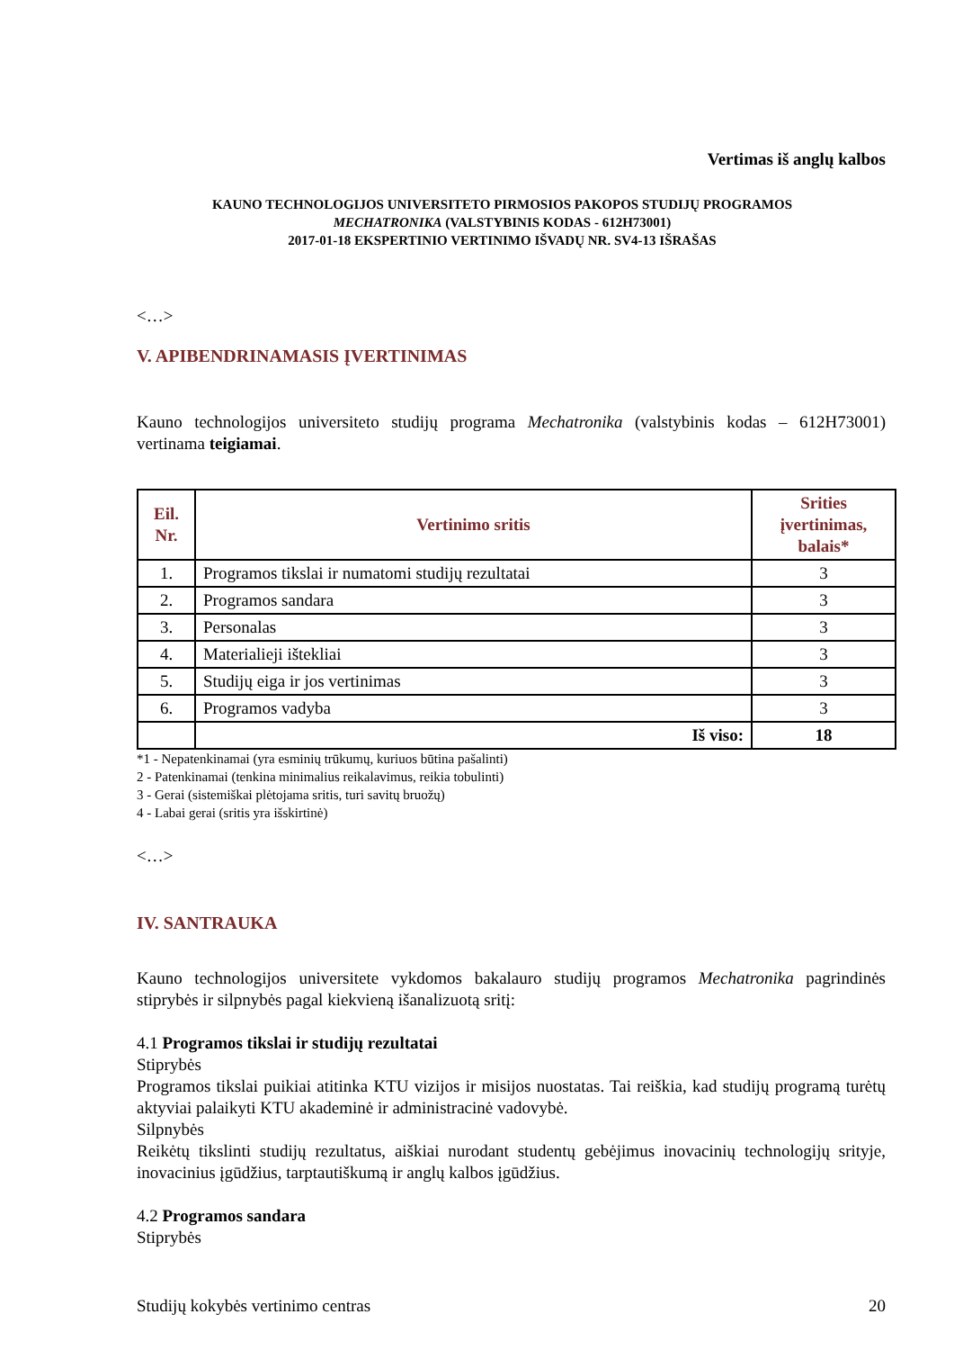Vertimas iš anglų kalbos
KAUNO TECHNOLOGIJOS UNIVERSITETO PIRMOSIOS PAKOPOS STUDIJŲ PROGRAMOS
MECHATRONIKA (VALSTYBINIS KODAS - 612H73001)
2017-01-18 EKSPERTINIO VERTINIMO IŠVADŲ NR. SV4-13 IŠRAŠAS
<…>
V. APIBENDRINAMASIS ĮVERTINIMAS
Kauno technologijos universiteto studijų programa Mechatronika (valstybinis kodas – 612H73001) vertinama teigiamai.
| Eil. Nr. | Vertinimo sritis | Srities įvertinimas, balais* |
| --- | --- | --- |
| 1. | Programos tikslai ir numatomi studijų rezultatai | 3 |
| 2. | Programos sandara | 3 |
| 3. | Personalas | 3 |
| 4. | Materialieji ištekliai | 3 |
| 5. | Studijų eiga ir jos vertinimas | 3 |
| 6. | Programos vadyba | 3 |
| | Iš viso: | 18 |
*1 - Nepatenkinamai (yra esminių trūkumų, kuriuos būtina pašalinti)
2 - Patenkinamai (tenkina minimalius reikalavimus, reikia tobulinti)
3 - Gerai (sistemiškai plėtojama sritis, turi savitų bruožų)
4 - Labai gerai (sritis yra išskirtinė)
<…>
IV. SANTRAUKA
Kauno technologijos universitete vykdomos bakalauro studijų programos Mechatronika pagrindinės stiprybės ir silpnybės pagal kiekvieną išanalizuotą sritį:
4.1 Programos tikslai ir studijų rezultatai
Stiprybės
Programos tikslai puikiai atitinka KTU vizijos ir misijos nuostatas. Tai reiškia, kad studijų programą turėtų aktyviai palaikyti KTU akademinė ir administracinė vadovybė.
Silpnybės
Reikėtų tikslinti studijų rezultatus, aiškiai nurodant studentų gebėjimus inovacinių technologijų srityje, inovacinius įgūdžius, tarptautiškumą ir anglų kalbos įgūdžius.
4.2 Programos sandara
Stiprybės
Studijų kokybės vertinimo centras 20